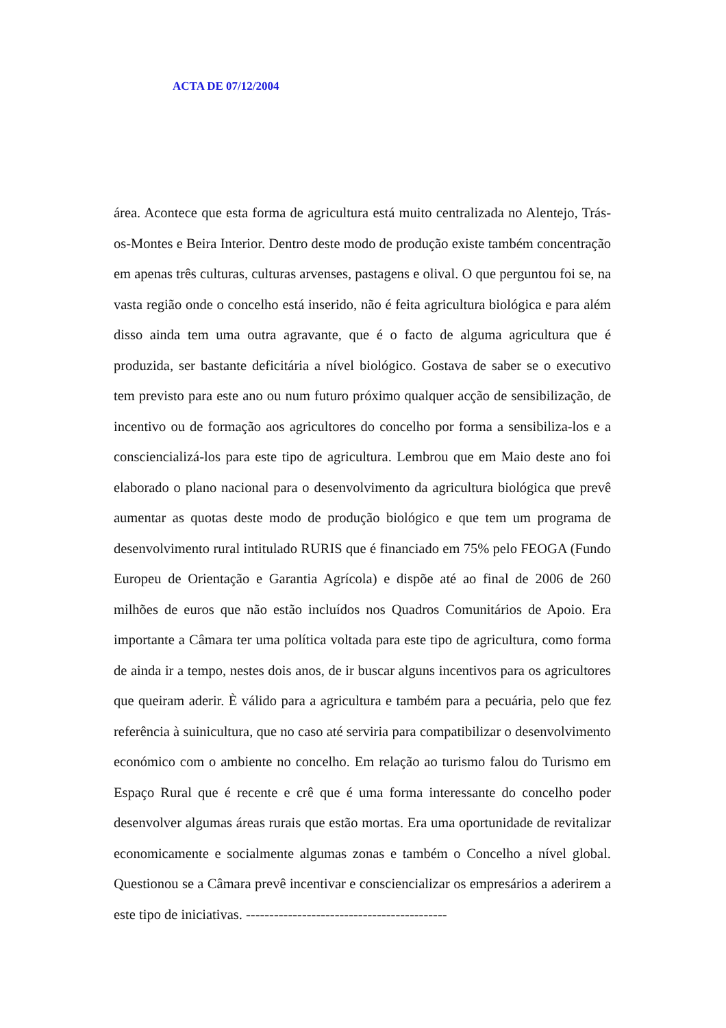ACTA DE 07/12/2004
área. Acontece que esta forma de agricultura está muito centralizada no Alentejo, Trás-os-Montes e Beira Interior. Dentro deste modo de produção existe também concentração em apenas três culturas, culturas arvenses, pastagens e olival. O que perguntou foi se, na vasta região onde o concelho está inserido, não é feita agricultura biológica e para além disso ainda tem uma outra agravante, que é o facto de alguma agricultura que é produzida, ser bastante deficitária a nível biológico. Gostava de saber se o executivo tem previsto para este ano ou num futuro próximo qualquer acção de sensibilização, de incentivo ou de formação aos agricultores do concelho por forma a sensibiliza-los e a consciencializá-los para este tipo de agricultura. Lembrou que em Maio deste ano foi elaborado o plano nacional para o desenvolvimento da agricultura biológica que prevê aumentar as quotas deste modo de produção biológico e que tem um programa de desenvolvimento rural intitulado RURIS que é financiado em 75% pelo FEOGA (Fundo Europeu de Orientação e Garantia Agrícola) e dispõe até ao final de 2006 de 260 milhões de euros que não estão incluídos nos Quadros Comunitários de Apoio. Era importante a Câmara ter uma política voltada para este tipo de agricultura, como forma de ainda ir a tempo, nestes dois anos, de ir buscar alguns incentivos para os agricultores que queiram aderir. È válido para a agricultura e também para a pecuária, pelo que fez referência à suinicultura, que no caso até serviria para compatibilizar o desenvolvimento económico com o ambiente no concelho. Em relação ao turismo falou do Turismo em Espaço Rural que é recente e crê que é uma forma interessante do concelho poder desenvolver algumas áreas rurais que estão mortas. Era uma oportunidade de revitalizar economicamente e socialmente algumas zonas e também o Concelho a nível global. Questionou se a Câmara prevê incentivar e consciencializar os empresários a aderirem a este tipo de iniciativas. -------------------------------------------